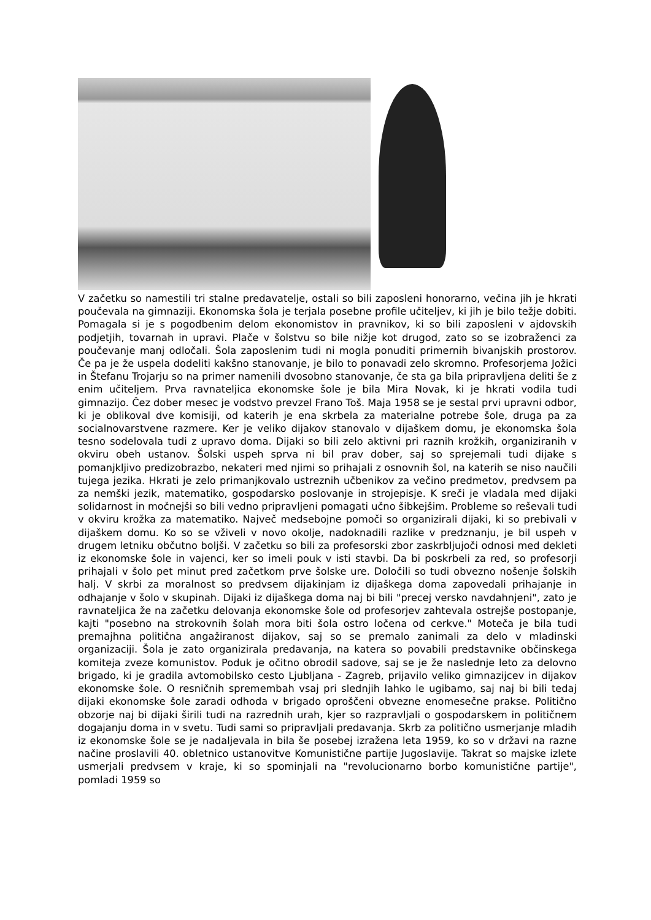V začetku so namestili tri stalne predavatelje, ostali so bili zaposleni honorarno, večina jih je hkrati poučevala na gimnaziji. Ekonomska šola je terjala posebne profile učiteljev, ki jih je bilo težje dobiti. Pomagala si je s pogodbenim delom ekonomistov in pravnikov, ki so bili zaposleni v ajdovskih podjetjih, tovarnah in upravi. Plače v šolstvu so bile nižje kot drugod, zato so se izobraženci za poučevanje manj odločali. Šola zaposlenim tudi ni mogla ponuditi primernih bivanjskih prostorov. Če pa je že uspela dodeliti kakšno stanovanje, je bilo to ponavadi zelo skromno. Profesorjema Jožici in Štefanu Trojarju so na primer namenili dvosobno stanovanje, če sta ga bila pripravljena deliti še z enim učiteljem. Prva ravnateljica ekonomske šole je bila Mira Novak, ki je hkrati vodila tudi gimnazijo. Čez dober mesec je vodstvo prevzel Frano Toš. Maja 1958 se je sestal prvi upravni odbor, ki je oblikoval dve komisiji, od katerih je ena skrbela za materialne potrebe šole, druga pa za socialnovarstvene razmere. Ker je veliko dijakov stanovalo v dijaškem domu, je ekonomska šola tesno sodelovala tudi z upravo doma. Dijaki so bili zelo aktivni pri raznih krožkih, organiziranih v okviru obeh ustanov. Šolski uspeh sprva ni bil prav dober, saj so sprejemali tudi dijake s pomanjkljivo predizobrazbo, nekateri med njimi so prihajali z osnovnih šol, na katerih se niso naučili tujega jezika. Hkrati je zelo primanjkovalo ustreznih učbenikov za večino predmetov, predvsem pa za nemški jezik, matematiko, gospodarsko poslovanje in strojepisje. K sreči je vladala med dijaki solidarnost in močnejši so bili vedno pripravljeni pomagati učno šibkejšim. Probleme so reševali tudi v okviru krožka za matematiko. Največ medsebojne pomoči so organizirali dijaki, ki so prebivali v dijaškem domu. Ko so se vživeli v novo okolje, nadoknadili razlike v predznanju, je bil uspeh v drugem letniku občutno boljši. V začetku so bili za profesorski zbor zaskrbljujoči odnosi med dekleti iz ekonomske šole in vajenci, ker so imeli pouk v isti stavbi. Da bi poskrbeli za red, so profesorji prihajali v šolo pet minut pred začetkom prve šolske ure. Določili so tudi obvezno nošenje šolskih halj. V skrbi za moralnost so predvsem dijakinjam iz dijaškega doma zapovedali prihajanje in odhajanje v šolo v skupinah. Dijaki iz dijaškega doma naj bi bili "precej versko navdahnjeni", zato je ravnateljica že na začetku delovanja ekonomske šole od profesorjev zahtevala ostrejše postopanje, kajti "posebno na strokovnih šolah mora biti šola ostro ločena od cerkve." Moteča je bila tudi premajhna politična angažiranost dijakov, saj so se premalo zanimali za delo v mladinski organizaciji. Šola je zato organizirala predavanja, na katera so povabili predstavnike občinskega komiteja zveze komunistov. Poduk je očitno obrodil sadove, saj se je že naslednje leto za delovno brigado, ki je gradila avtomobilsko cesto Ljubljana - Zagreb, prijavilo veliko gimnazijcev in dijakov ekonomske šole. O resničnih spremembah vsaj pri slednjih lahko le ugibamo, saj naj bi bili tedaj dijaki ekonomske šole zaradi odhoda v brigado oproščeni obvezne enomesečne prakse. Politično obzorje naj bi dijaki širili tudi na razrednih urah, kjer so razpravljali o gospodarskem in političnem dogajanju doma in v svetu. Tudi sami so pripravljali predavanja. Skrb za politično usmerjanje mladih iz ekonomske šole se je nadaljevala in bila še posebej izražena leta 1959, ko so v državi na razne načine proslavili 40. obletnico ustanovitve Komunistične partije Jugoslavije. Takrat so majske izlete usmerjali predvsem v kraje, ki so spominjali na "revolucionarno borbo komunistične partije", pomladi 1959 so